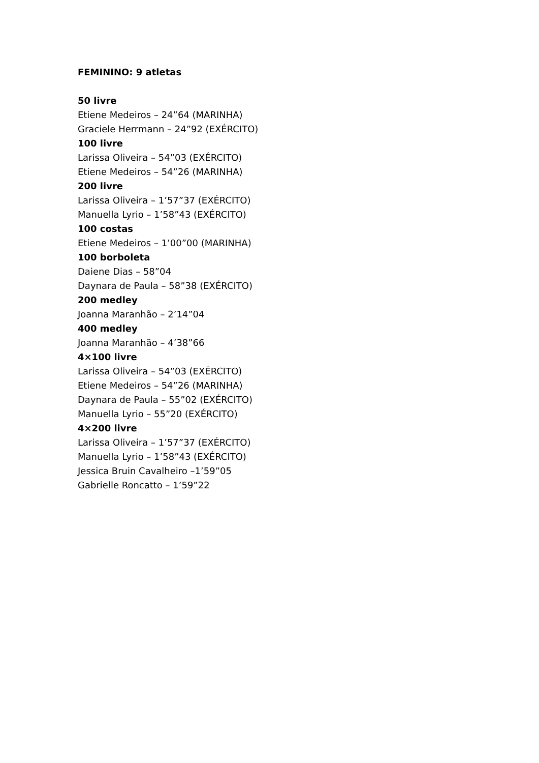FEMININO: 9 atletas
50 livre
Etiene Medeiros – 24”64 (MARINHA)
Graciele Herrmann – 24”92 (EXÉRCITO)
100 livre
Larissa Oliveira – 54”03 (EXÉRCITO)
Etiene Medeiros – 54”26 (MARINHA)
200 livre
Larissa Oliveira – 1’57”37 (EXÉRCITO)
Manuella Lyrio – 1’58”43 (EXÉRCITO)
100 costas
Etiene Medeiros – 1’00”00 (MARINHA)
100 borboleta
Daiene Dias – 58”04
Daynara de Paula – 58”38 (EXÉRCITO)
200 medley
Joanna Maranhão – 2’14”04
400 medley
Joanna Maranhão – 4’38”66
4×100 livre
Larissa Oliveira – 54”03 (EXÉRCITO)
Etiene Medeiros – 54”26 (MARINHA)
Daynara de Paula – 55”02 (EXÉRCITO)
Manuella Lyrio – 55”20 (EXÉRCITO)
4×200 livre
Larissa Oliveira – 1’57”37 (EXÉRCITO)
Manuella Lyrio – 1’58”43 (EXÉRCITO)
Jessica Bruin Cavalheiro –1’59”05
Gabrielle Roncatto – 1’59”22